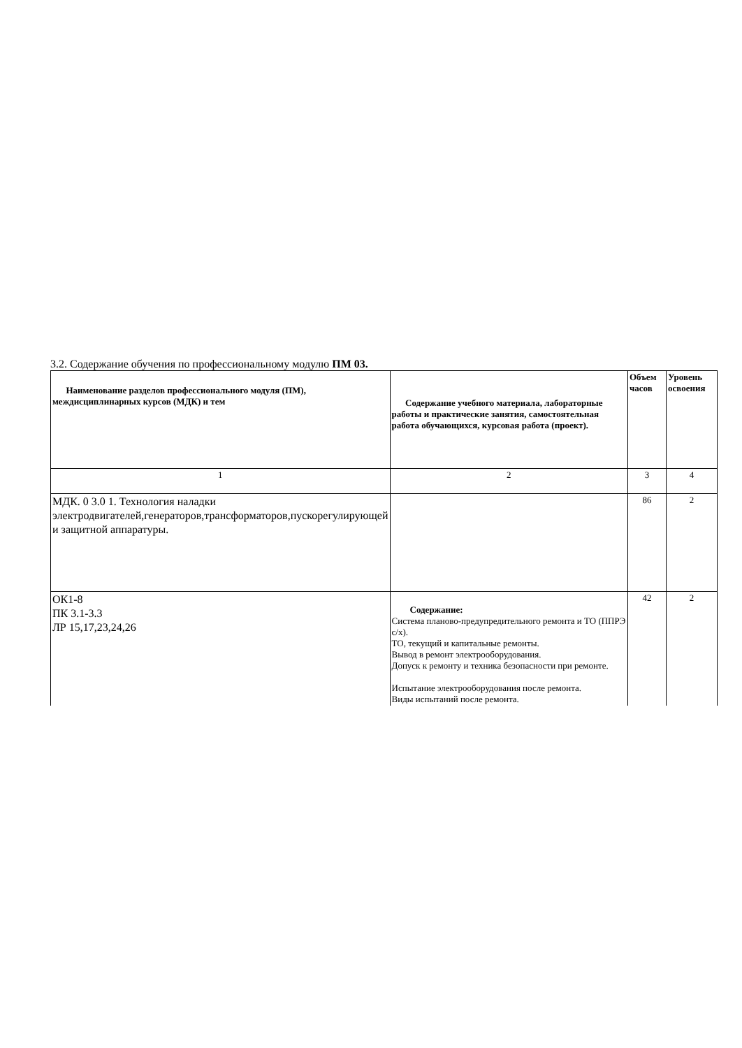3.2. Содержание обучения по профессиональному модулю ПМ 03.
| Наименование разделов профессионального модуля (ПМ), междисциплинарных курсов (МДК) и тем | Содержание учебного материала, лабораторные работы и практические занятия, самостоятельная работа обучающихся, курсовая работа (проект). | Объем часов | Уровень освоения |
| --- | --- | --- | --- |
| 1 | 2 | 3 | 4 |
| МДК. 0 3.0 1. Технология наладки электродвигателей,генераторов,трансформаторов,пускорегулирующей и защитной аппаратуры. | | 86 | 2 |
| ОК1-8 ПК 3.1-3.3 ЛР 15,17,23,24,26 | Содержание: Система планово-предупредительного ремонта и ТО (ППРЭ с/х). ТО, текущий и капитальные ремонты. Вывод в ремонт электрооборудования. Допуск к ремонту и техника безопасности при ремонте. Испытание электрооборудования после ремонта. Виды испытаний после ремонта. | 42 | 2 |